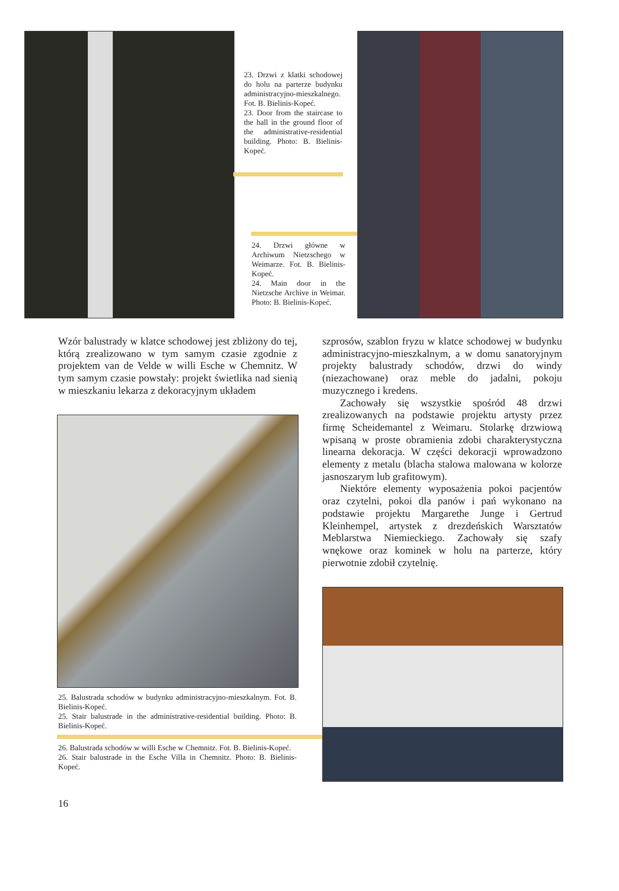23. Drzwi z klatki schodowej do holu na parterze budynku administracyjno-mieszkalnego. Fot. B. Bielinis-Kopeć.
23. Door from the staircase to the hall in the ground floor of the administrative-residential building. Photo: B. Bielinis-Kopeć.
24. Drzwi główne w Archiwum Nietzschego w Weimarze. Fot. B. Bielinis-Kopeć.
24. Main door in the Nietzsche Archive in Weimar. Photo: B. Bielinis-Kopeć.
Wzór balustrady w klatce schodowej jest zbliżony do tej, którą zrealizowano w tym samym czasie zgodnie z projektem van de Velde w willi Esche w Chemnitz. W tym samym czasie powstały: projekt świetlika nad sienią w mieszkaniu lekarza z dekoracyjnym układem
szprosów, szablon fryzu w klatce schodowej w budynku administracyjno-mieszkalnym, a w domu sanatoryjnym projekty balustrady schodów, drzwi do windy (niezachowane) oraz meble do jadalni, pokoju muzycznego i kredens.
Zachowały się wszystkie spośród 48 drzwi zrealizowanych na podstawie projektu artysty przez firmę Scheidemantel z Weimaru. Stolarkę drzwiową wpisaną w proste obramienia zdobi charakterystyczna linearna dekoracja. W części dekoracji wprowadzono elementy z metalu (blacha stalowa malowana w kolorze jasnoszarym lub grafitowym).
Niektóre elementy wyposażenia pokoi pacjentów oraz czytelni, pokoi dla panów i pań wykonano na podstawie projektu Margarethe Junge i Gertrud Kleinhempel, artystek z drezdeńskich Warsztatów Meblarstwa Niemieckiego. Zachowały się szafy wnękowe oraz kominek w holu na parterze, który pierwotnie zdobił czytelnię.
25. Balustrada schodów w budynku administracyjno-mieszkalnym. Fot. B. Bielinis-Kopeć.
25. Stair balustrade in the administrative-residential building. Photo: B. Bielinis-Kopeć.
26. Balustrada schodów w willi Esche w Chemnitz. Fot. B. Bielinis-Kopeć.
26. Stair balustrade in the Esche Villa in Chemnitz. Photo: B. Bielinis-Kopeć.
16